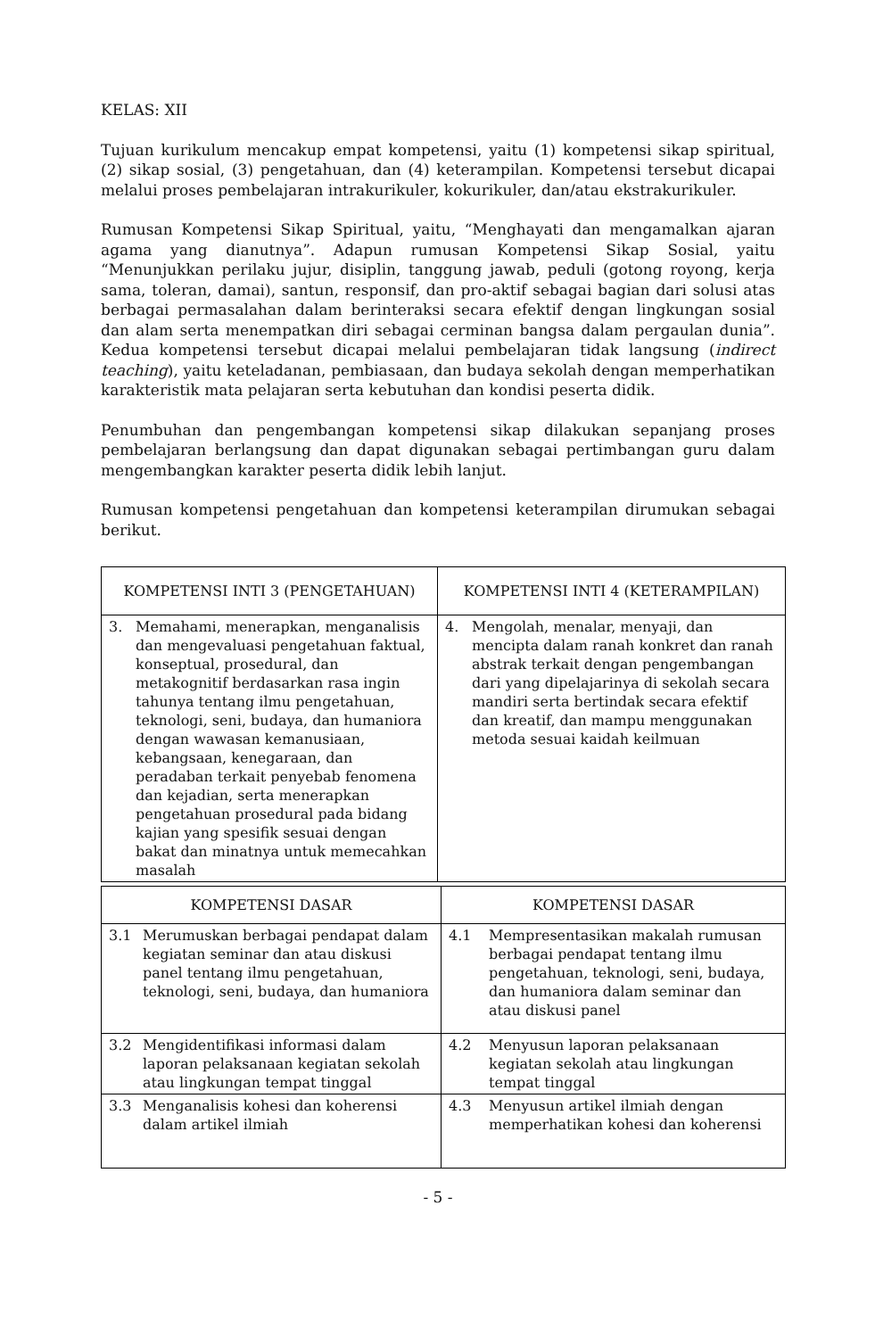KELAS: XII
Tujuan kurikulum mencakup empat kompetensi, yaitu (1) kompetensi sikap spiritual, (2) sikap sosial, (3) pengetahuan, dan (4) keterampilan. Kompetensi tersebut dicapai melalui proses pembelajaran intrakurikuler, kokurikuler, dan/atau ekstrakurikuler.
Rumusan Kompetensi Sikap Spiritual, yaitu, “Menghayati dan mengamalkan ajaran agama yang dianutnya”. Adapun rumusan Kompetensi Sikap Sosial, yaitu “Menunjukkan perilaku jujur, disiplin, tanggung jawab, peduli (gotong royong, kerja sama, toleran, damai), santun, responsif, dan pro-aktif sebagai bagian dari solusi atas berbagai permasalahan dalam berinteraksi secara efektif dengan lingkungan sosial dan alam serta menempatkan diri sebagai cerminan bangsa dalam pergaulan dunia”. Kedua kompetensi tersebut dicapai melalui pembelajaran tidak langsung (indirect teaching), yaitu keteladanan, pembiasaan, dan budaya sekolah dengan memperhatikan karakteristik mata pelajaran serta kebutuhan dan kondisi peserta didik.
Penumbuhan dan pengembangan kompetensi sikap dilakukan sepanjang proses pembelajaran berlangsung dan dapat digunakan sebagai pertimbangan guru dalam mengembangkan karakter peserta didik lebih lanjut.
Rumusan kompetensi pengetahuan dan kompetensi keterampilan dirumukan sebagai berikut.
| KOMPETENSI INTI 3 (PENGETAHUAN) | KOMPETENSI INTI 4 (KETERAMPILAN) |
| --- | --- |
| 3. Memahami, menerapkan, menganalisis dan mengevaluasi pengetahuan faktual, konseptual, prosedural, dan metakognitif berdasarkan rasa ingin tahunya tentang ilmu pengetahuan, teknologi, seni, budaya, dan humaniora dengan wawasan kemanusiaan, kebangsaan, kenegaraan, dan peradaban terkait penyebab fenomena dan kejadian, serta menerapkan pengetahuan prosedural pada bidang kajian yang spesifik sesuai dengan bakat dan minatnya untuk memecahkan masalah | 4. Mengolah, menalar, menyaji, dan mencipta dalam ranah konkret dan ranah abstrak terkait dengan pengembangan dari yang dipelajarinya di sekolah secara mandiri serta bertindak secara efektif dan kreatif, dan mampu menggunakan metoda sesuai kaidah keilmuan |
| KOMPETENSI DASAR | KOMPETENSI DASAR |
| --- | --- |
| 3.1 Merumuskan berbagai pendapat dalam kegiatan seminar dan atau diskusi panel tentang ilmu pengetahuan, teknologi, seni, budaya, dan humaniora | 4.1 Mempresentasikan makalah rumusan berbagai pendapat tentang ilmu pengetahuan, teknologi, seni, budaya, dan humaniora dalam seminar dan atau diskusi panel |
| 3.2 Mengidentifikasi informasi dalam laporan pelaksanaan kegiatan sekolah atau lingkungan tempat tinggal | 4.2 Menyusun laporan pelaksanaan kegiatan sekolah atau lingkungan tempat tinggal |
| 3.3 Menganalisis kohesi dan koherensi dalam artikel ilmiah | 4.3 Menyusun artikel ilmiah dengan memperhatikan kohesi dan koherensi |
- 5 -